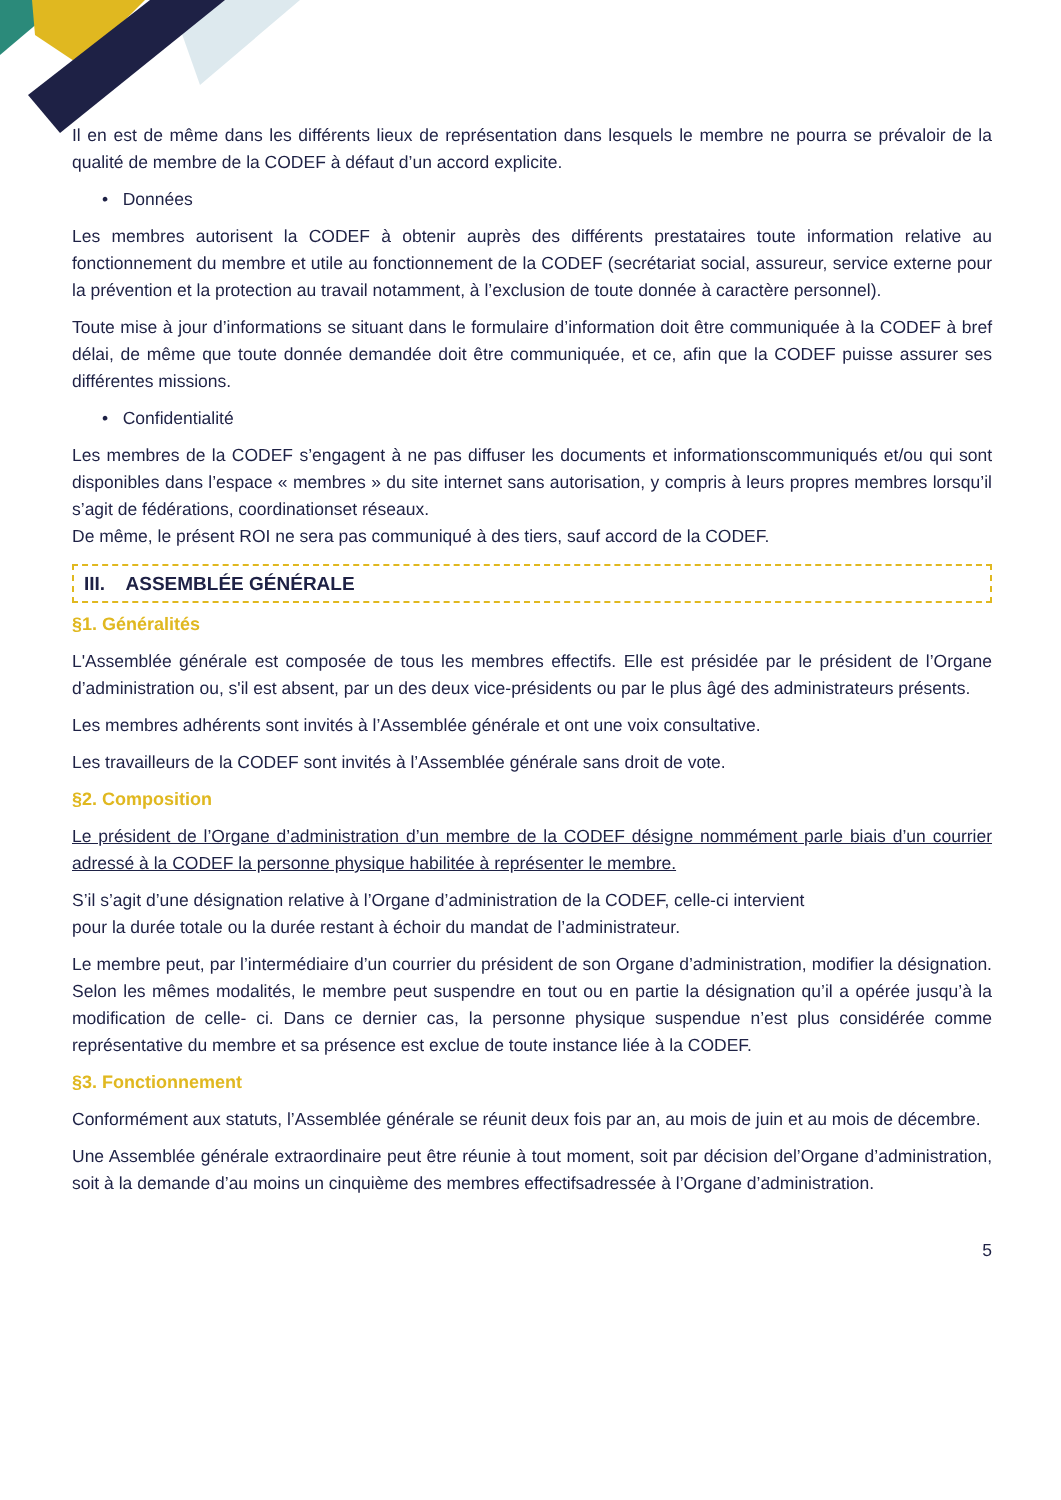Il en est de même dans les différents lieux de représentation dans lesquels le membre ne pourra se prévaloir de la qualité de membre de la CODEF à défaut d’un accord explicite.
• Données
Les membres autorisent la CODEF à obtenir auprès des différents prestataires toute information relative au fonctionnement du membre et utile au fonctionnement de la CODEF (secrétariat social, assureur, service externe pour la prévention et la protection au travail notamment, à l’exclusion de toute donnée à caractère personnel).
Toute mise à jour d’informations se situant dans le formulaire d’information doit être communiquée à la CODEF à bref délai, de même que toute donnée demandée doit être communiquée, et ce, afin que la CODEF puisse assurer ses différentes missions.
• Confidentialité
Les membres de la CODEF s’engagent à ne pas diffuser les documents et informationscommuniqués et/ou qui sont disponibles dans l’espace « membres » du site internet sans autorisation, y compris à leurs propres membres lorsqu’il s’agit de fédérations, coordinationset réseaux.
De même, le présent ROI ne sera pas communiqué à des tiers, sauf accord de la CODEF.
III. ASSEMBLÉE GÉNÉRALE
§1. Généralités
L'Assemblée générale est composée de tous les membres effectifs. Elle est présidée par le président de l’Organe d’administration ou, s'il est absent, par un des deux vice-présidents ou par le plus âgé des administrateurs présents.
Les membres adhérents sont invités à l’Assemblée générale et ont une voix consultative.
Les travailleurs de la CODEF sont invités à l’Assemblée générale sans droit de vote.
§2. Composition
Le président de l’Organe d’administration d’un membre de la CODEF désigne nommément parle biais d’un courrier adressé à la CODEF la personne physique habilitée à représenter le membre.
S’il s’agit d’une désignation relative à l’Organe d’administration de la CODEF, celle-ci intervient
pour la durée totale ou la durée restant à échoir du mandat de l’administrateur.
Le membre peut, par l’intermédiaire d’un courrier du président de son Organe d’administration, modifier la désignation. Selon les mêmes modalités, le membre peut suspendre en tout ou en partie la désignation qu’il a opérée jusqu’à la modification de celle- ci. Dans ce dernier cas, la personne physique suspendue n’est plus considérée comme représentative du membre et sa présence est exclue de toute instance liée à la CODEF.
§3. Fonctionnement
Conformément aux statuts, l’Assemblée générale se réunit deux fois par an, au mois de juin et au mois de décembre.
Une Assemblée générale extraordinaire peut être réunie à tout moment, soit par décision del’Organe d’administration, soit à la demande d’au moins un cinquième des membres effectifsadressée à l’Organe d’administration.
5